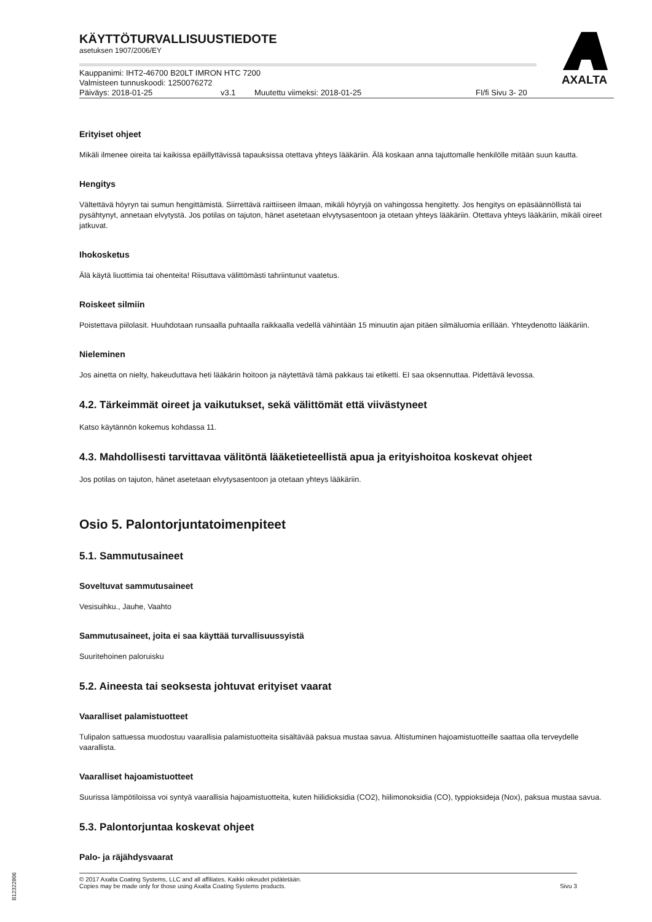AXALTA
KÄYTTÖTURVALLISUUSTIEDOTE
asetuksen 1907/2006/EY
Kauppanimi: IHT2-46700 B20LT IMRON HTC 7200
Valmisteen tunnuskoodi: 1250076272
Päiväys: 2018-01-25 v3.1 Muutettu viimeksi: 2018-01-25 FI/fi Sivu 3- 20
Erityiset ohjeet
Mikäli ilmenee oireita tai kaikissa epäillyttävissä tapauksissa otettava yhteys lääkäriin. Älä koskaan anna tajuttomalle henkilölle mitään suun kautta.
Hengitys
Vältettävä höyryn tai sumun hengittämistä. Siirrettävä raittiiseen ilmaan, mikäli höyryjä on vahingossa hengitetty. Jos hengitys on epäsäännöllistä tai pysähtynyt, annetaan elvytystä. Jos potilas on tajuton, hänet asetetaan elvytysasentoon ja otetaan yhteys lääkäriin. Otettava yhteys lääkäriin, mikäli oireet jatkuvat.
Ihokosketus
Älä käytä liuottimia tai ohenteita! Riisuttava välittömästi tahriintunut vaatetus.
Roiskeet silmiin
Poistettava piilolasit. Huuhdotaan runsaalla puhtaalla raikkaalla vedellä vähintään 15 minuutin ajan pitäen silmäluomia erillään. Yhteydenotto lääkäriin.
Nieleminen
Jos ainetta on nielty, hakeuduttava heti lääkärin hoitoon ja näytettävä tämä pakkaus tai etiketti. EI saa oksennuttaa. Pidettävä levossa.
4.2. Tärkeimmät oireet ja vaikutukset, sekä välittömät että viivästyneet
Katso käytännön kokemus kohdassa 11.
4.3. Mahdollisesti tarvittavaa välitöntä lääketieteellistä apua ja erityishoitoa koskevat ohjeet
Jos potilas on tajuton, hänet asetetaan elvytysasentoon ja otetaan yhteys lääkäriin.
Osio 5. Palontorjuntatoimenpiteet
5.1. Sammutusaineet
Soveltuvat sammutusaineet
Vesisuihku., Jauhe, Vaahto
Sammutusaineet, joita ei saa käyttää turvallisuussyistä
Suuritehoinen paloruisku
5.2. Aineesta tai seoksesta johtuvat erityiset vaarat
Vaaralliset palamistuotteet
Tulipalon sattuessa muodostuu vaarallisia palamistuotteita sisältävää paksua mustaa savua. Altistuminen hajoamistuotteille saattaa olla terveydelle vaarallista.
Vaaralliset hajoamistuotteet
Suurissa lämpötiloissa voi syntyä vaarallisia hajoamistuotteita, kuten hiilidioksidia (CO2), hiilimonoksidia (CO), typpioksideja (Nox), paksua mustaa savua.
5.3. Palontorjuntaa koskevat ohjeet
Palo- ja räjähdysvaarat
© 2017 Axalta Coating Systems, LLC and all affiliates. Kaikki oikeudet pidätetään.
Copies may be made only for those using Axalta Coating Systems products.
Sivu 3
B12322806